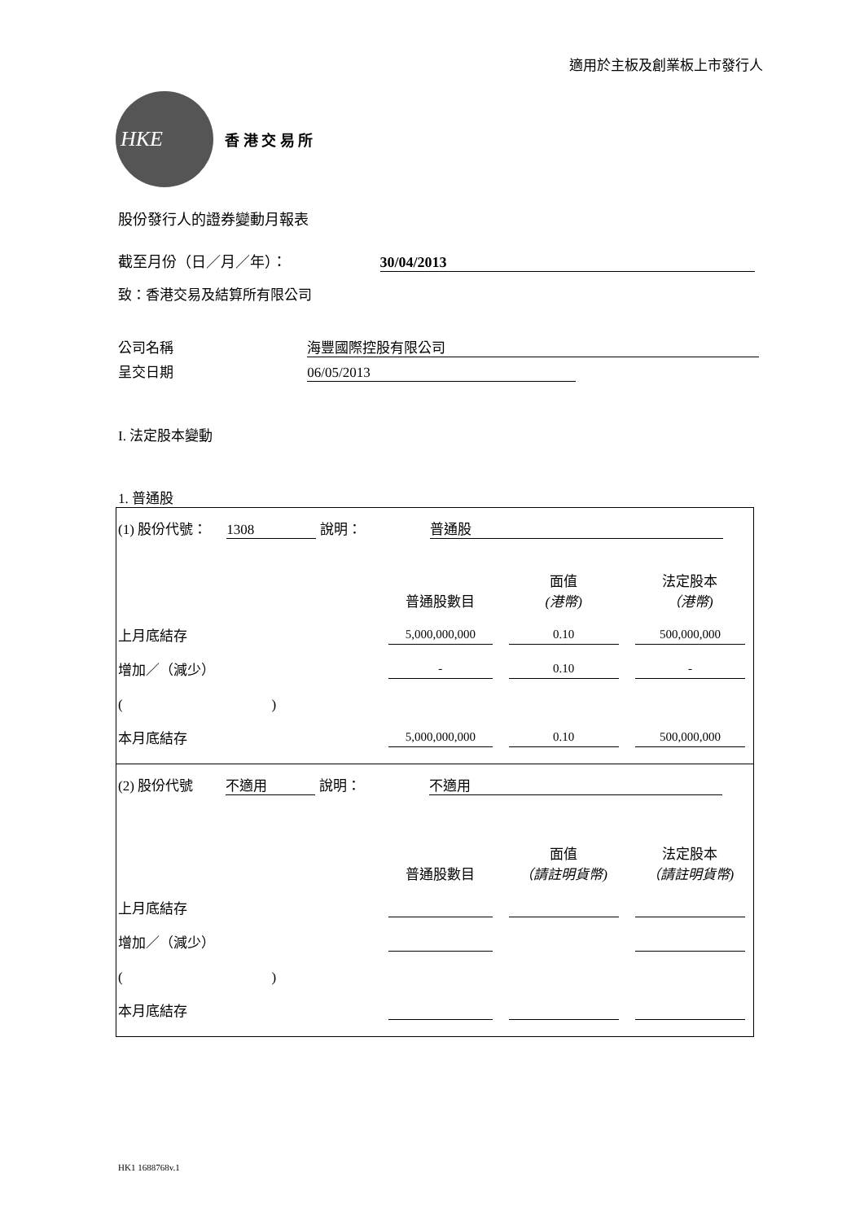適用於主板及創業板上市發行人
HKE
香 港 交 易 所
股份發行人的證券變動月報表
截至月份（日／月／年）： 30/04/2013
致：香港交易及結算所有限公司
公司名稱 海豐國際控股有限公司
呈交日期 06/05/2013
I. 法定股本變動
1. 普通股
| (1) 股份代號： 1308 說明： 普通股 | | | |
| | 普通股數目 | 面值 (港幣) | 法定股本 （港幣) |
| 上月底結存 | 5,000,000,000 | 0.10 | 500,000,000 |
| 增加／（減少） | - | 0.10 | - |
| ( ) | | | |
| 本月底結存 | 5,000,000,000 | 0.10 | 500,000,000 |
| (2) 股份代號 不適用 說明： 不適用 | | | |
| | 普通股數目 | 面值 （請註明貨幣) | 法定股本 （請註明貨幣) |
| 上月底結存 | | | |
| 增加／（減少） | | | |
| ( ) | | | |
| 本月底結存 | | | |
HK1 1688768v.1